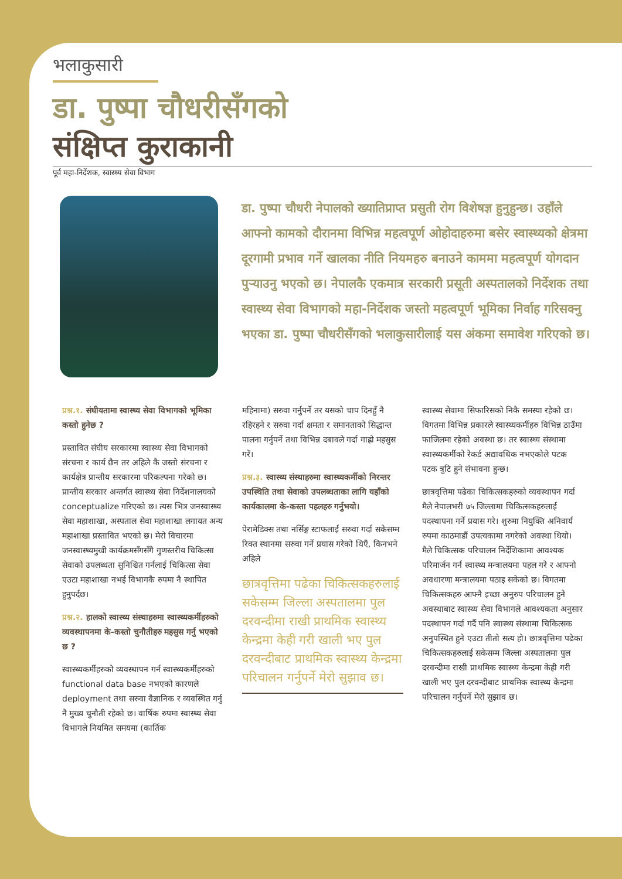भलाकुसारी
डा. पुष्पा चौधरीसँगको
संक्षिप्त कुराकानी
पूर्व महा-निर्देशक, स्वास्थ्य सेवा विभाग
डा. पुष्पा चौधरी नेपालको ख्यातिप्राप्त प्रसुती रोग विशेषज्ञ हुनुहुन्छ। उहाँले आफ्नो कामको दौरानमा विभिन्न महत्वपूर्ण ओहोदाहरुमा बसेर स्वास्थ्यको क्षेत्रमा दूरगामी प्रभाव गर्ने खालका नीति नियमहरु बनाउने काममा महत्वपूर्ण योगदान पुर्‍याउनु भएको छ। नेपालकै एकमात्र सरकारी प्रसूती अस्पतालको निर्देशक तथा स्वास्थ्य सेवा विभागको महा-निर्देशक जस्तो महत्वपूर्ण भूमिका निर्वाह गरिसक्नु भएका डा. पुष्पा चौधरीसँगको भलाकुसारीलाई यस अंकमा समावेश गरिएको छ।
प्रश्न.१. संघीयतामा स्वास्थ्य सेवा विभागको भूमिका कस्तो हुनेछ ?
प्रस्तावित संघीय सरकारमा स्वास्थ्य सेवा विभागको संरचना र कार्य छैन तर अहिले कै जस्तो संरचना र कार्यक्षेत्र प्रान्तीय सरकारमा परिकल्पना गरेको छ। प्रान्तीय सरकार अन्तर्गत स्वास्थ्य सेवा निर्देशनालयको conceptualize गरिएको छ। त्यस भित्र जनस्वास्थ्य सेवा महाशाखा, अस्पताल सेवा महाशाखा लगायत अन्य महाशाखा प्रस्तावित भएको छ। मेरो विचारमा जनस्वास्थ्यमुखी कार्यक्रमसँगसँगै गुणस्तरीय चिकित्सा सेवाको उपलब्धता सुनिश्चित गर्नलाई चिकित्सा सेवा एउटा महाशाखा नभई विभागकै रुपमा नै स्थापित हुनुपर्दछ।
प्रश्न.२. हालको स्वास्थ्य संस्थाहरुमा स्वास्थ्यकर्मीहरुको व्यवस्थापनमा के-कस्तो चुनौतीहरु महसुस गर्नु भएको छ ?
स्वास्थ्यकर्मीहरुको व्यवस्थापन गर्न स्वास्थ्यकर्मीहरुको functional data base नभएको कारणले deployment तथा सरुवा वैज्ञानिक र व्यवस्थित गर्नु नै मुख्य चुनौती रहेको छ। वार्षिक रुपमा स्वास्थ्य सेवा विभागले नियमित समयमा (कार्तिक
महिनामा) सरुवा गर्नुपर्ने तर यसको चाप दिनहुँ नै रहिरहने र सरुवा गर्दा क्षमता र समानताको सिद्धान्त पालना गर्नुपर्ने तथा विभिन्न दबावले गर्दा गाह्रो महसुस गरें।
प्रश्न.३. स्वास्थ्य संस्थाहरुमा स्वास्थ्यकर्मीको निरन्तर उपस्थिति तथा सेवाको उपलब्धताका लागि यहाँको कार्यकालमा के-कस्ता पहलहरु गर्नुभयो।
पेरामेडिक्स तथा नर्सिङ्ग स्टाफलाई सरुवा गर्दा सकेसम्म रिक्त स्थानमा सरुवा गर्ने प्रयास गरेको थिएँ, किनभने अहिले
छात्रवृत्तिमा पढेका चिकित्सकहरुलाई सकेसम्म जिल्ला अस्पतालमा पुल दरवन्दीमा राखी प्राथमिक स्वास्थ्य केन्द्रमा केही गरी खाली भए पुल दरवन्दीबाट प्राथमिक स्वास्थ्य केन्द्रमा परिचालन गर्नुपर्ने मेरो सुझाव छ।
स्वास्थ्य सेवामा सिफारिसको निकै समस्या रहेको छ। विगतमा विभिन्न प्रकारले स्वास्थ्यकर्मीहरु विभिन्न ठाउँमा फाजिलमा रहेको अवस्था छ। तर स्वास्थ्य संस्थामा स्वास्थ्यकर्मीको रेकर्ड अद्यावधिक नभएकोले पटक पटक त्रुटि हुने संभावना हुन्छ।
छात्रवृत्तिमा पढेका चिकित्सकहरुको व्यवस्थापन गर्दा मैले नेपालभरी ७५ जिल्लामा चिकित्सकहरुलाई पदस्थापना गर्ने प्रयास गरे। शुरुमा नियुक्ति अनिवार्य रुपमा काठमाडौं उपत्यकामा नगरेको अवस्था थियो। मैले चिकित्सक परिचालन निर्देशिकामा आवश्यक परिमार्जन गर्न स्वास्थ्य मन्त्रालयमा पहल गरे र आफ्नो अवधारणा मन्त्रालयमा पठाइ सकेको छ। विगतमा चिकित्सकहरु आफ्नै इच्छा अनुरुप परिचालन हुने अवस्थाबाट स्वास्थ्य सेवा विभागले आवश्यकता अनुसार पदस्थापन गर्दा गर्दै पनि स्वास्थ्य संस्थामा चिकित्सक अनुपस्थित हुने एउटा तीतो सत्य हो। छात्रवृत्तिमा पढेका चिकित्सकहरुलाई सकेसम्म जिल्ला अस्पतालमा पुल दरवन्दीमा राखी प्राथमिक स्वास्थ्य केन्द्रमा केही गरी खाली भए पुल दरवन्दीबाट प्राथमिक स्वास्थ्य केन्द्रमा परिचालन गर्नुपर्ने मेरो सुझाव छ।